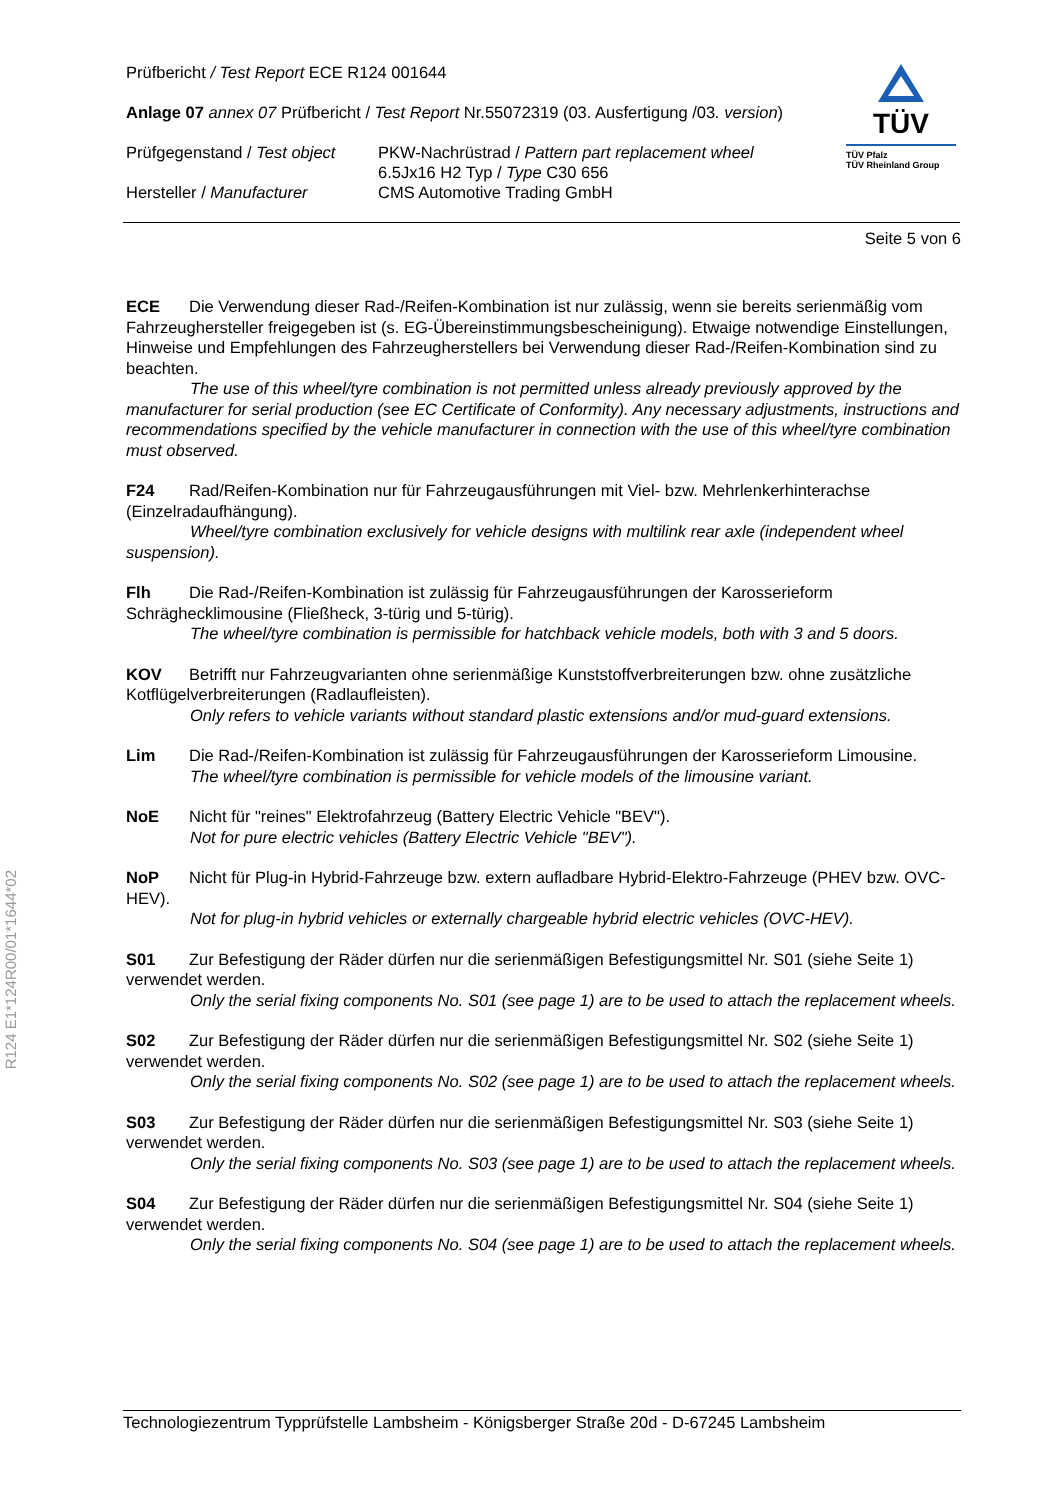R124 E1*124R00/01*1644*02
TÜV
TÜV Pfalz
TÜV Rheinland Group
Prüfbericht / Test Report ECE R124 001644
Anlage 07 annex 07 Prüfbericht / Test Report Nr.55072319 (03. Ausfertigung /03. version)
Prüfgegenstand / Test object
PKW-Nachrüstrad / Pattern part replacement wheel
6.5Jx16 H2 Typ / Type C30 656
Hersteller / Manufacturer CMS Automotive Trading GmbH
Seite 5 von 6
ECE Die Verwendung dieser Rad-/Reifen-Kombination ist nur zulässig, wenn sie bereits serienmäßig vom Fahrzeughersteller freigegeben ist (s. EG-Übereinstimmungsbescheinigung). Etwaige notwendige Einstellungen, Hinweise und Empfehlungen des Fahrzeugherstellers bei Verwendung dieser Rad-/Reifen-Kombination sind zu beachten.
The use of this wheel/tyre combination is not permitted unless already previously approved by the manufacturer for serial production (see EC Certificate of Conformity). Any necessary adjustments, instructions and recommendations specified by the vehicle manufacturer in connection with the use of this wheel/tyre combination must observed.
F24 Rad/Reifen-Kombination nur für Fahrzeugausführungen mit Viel- bzw. Mehrlenkerhinterachse (Einzelradaufhängung).
Wheel/tyre combination exclusively for vehicle designs with multilink rear axle (independent wheel suspension).
Flh Die Rad-/Reifen-Kombination ist zulässig für Fahrzeugausführungen der Karosserieform Schräghecklimousine (Fließheck, 3-türig und 5-türig).
The wheel/tyre combination is permissible for hatchback vehicle models, both with 3 and 5 doors.
KOV Betrifft nur Fahrzeugvarianten ohne serienmäßige Kunststoffverbreiterungen bzw. ohne zusätzliche Kotflügelverbreiterungen (Radlaufleisten).
Only refers to vehicle variants without standard plastic extensions and/or mud-guard extensions.
Lim Die Rad-/Reifen-Kombination ist zulässig für Fahrzeugausführungen der Karosserieform Limousine.
The wheel/tyre combination is permissible for vehicle models of the limousine variant.
NoE Nicht für "reines" Elektrofahrzeug (Battery Electric Vehicle "BEV").
Not for pure electric vehicles (Battery Electric Vehicle "BEV").
NoP Nicht für Plug-in Hybrid-Fahrzeuge bzw. extern aufladbare Hybrid-Elektro-Fahrzeuge (PHEV bzw. OVC-HEV).
Not for plug-in hybrid vehicles or externally chargeable hybrid electric vehicles (OVC-HEV).
S01 Zur Befestigung der Räder dürfen nur die serienmäßigen Befestigungsmittel Nr. S01 (siehe Seite 1) verwendet werden.
Only the serial fixing components No. S01 (see page 1) are to be used to attach the replacement wheels.
S02 Zur Befestigung der Räder dürfen nur die serienmäßigen Befestigungsmittel Nr. S02 (siehe Seite 1) verwendet werden.
Only the serial fixing components No. S02 (see page 1) are to be used to attach the replacement wheels.
S03 Zur Befestigung der Räder dürfen nur die serienmäßigen Befestigungsmittel Nr. S03 (siehe Seite 1) verwendet werden.
Only the serial fixing components No. S03 (see page 1) are to be used to attach the replacement wheels.
S04 Zur Befestigung der Räder dürfen nur die serienmäßigen Befestigungsmittel Nr. S04 (siehe Seite 1) verwendet werden.
Only the serial fixing components No. S04 (see page 1) are to be used to attach the replacement wheels.
Technologiezentrum Typprüfstelle Lambsheim - Königsberger Straße 20d - D-67245 Lambsheim